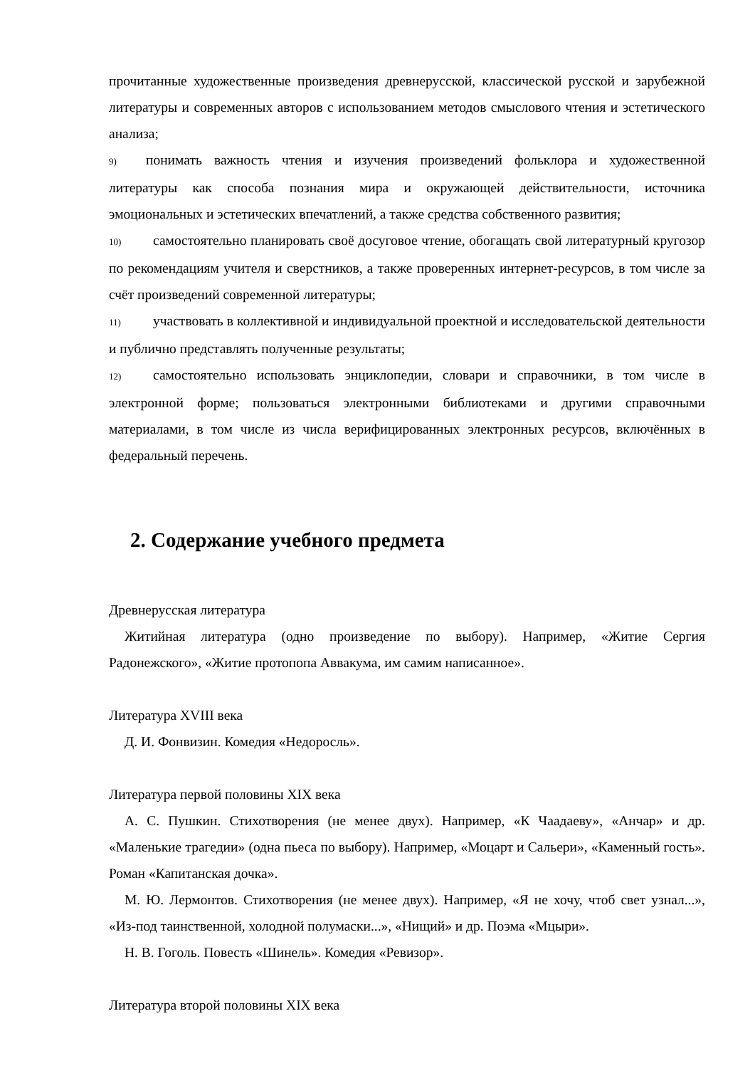прочитанные художественные произведения древнерусской, классической русской и зарубежной литературы и современных авторов с использованием методов смыслового чтения и эстетического анализа;
9) понимать важность чтения и изучения произведений фольклора и художественной литературы как способа познания мира и окружающей действительности, источника эмоциональных и эстетических впечатлений, а также средства собственного развития;
10) самостоятельно планировать своё досуговое чтение, обогащать свой литературный кругозор по рекомендациям учителя и сверстников, а также проверенных интернет-ресурсов, в том числе за счёт произведений современной литературы;
11) участвовать в коллективной и индивидуальной проектной и исследовательской деятельности и публично представлять полученные результаты;
12) самостоятельно использовать энциклопедии, словари и справочники, в том числе в электронной форме; пользоваться электронными библиотеками и другими справочными материалами, в том числе из числа верифицированных электронных ресурсов, включённых в федеральный перечень.
2. Содержание учебного предмета
Древнерусская литература
Житийная литература (одно произведение по выбору). Например, «Житие Сергия Радонежского», «Житие протопопа Аввакума, им самим написанное».
Литература XVIII века
Д. И. Фонвизин. Комедия «Недоросль».
Литература первой половины XIX века
А. С. Пушкин. Стихотворения (не менее двух). Например, «К Чаадаеву», «Анчар» и др. «Маленькие трагедии» (одна пьеса по выбору). Например, «Моцарт и Сальери», «Каменный гость». Роман «Капитанская дочка».
М. Ю. Лермонтов. Стихотворения (не менее двух). Например, «Я не хочу, чтоб свет узнал...», «Из-под таинственной, холодной полумаски...», «Нищий» и др. Поэма «Мцыри».
Н. В. Гоголь. Повесть «Шинель». Комедия «Ревизор».
Литература второй половины XIX века